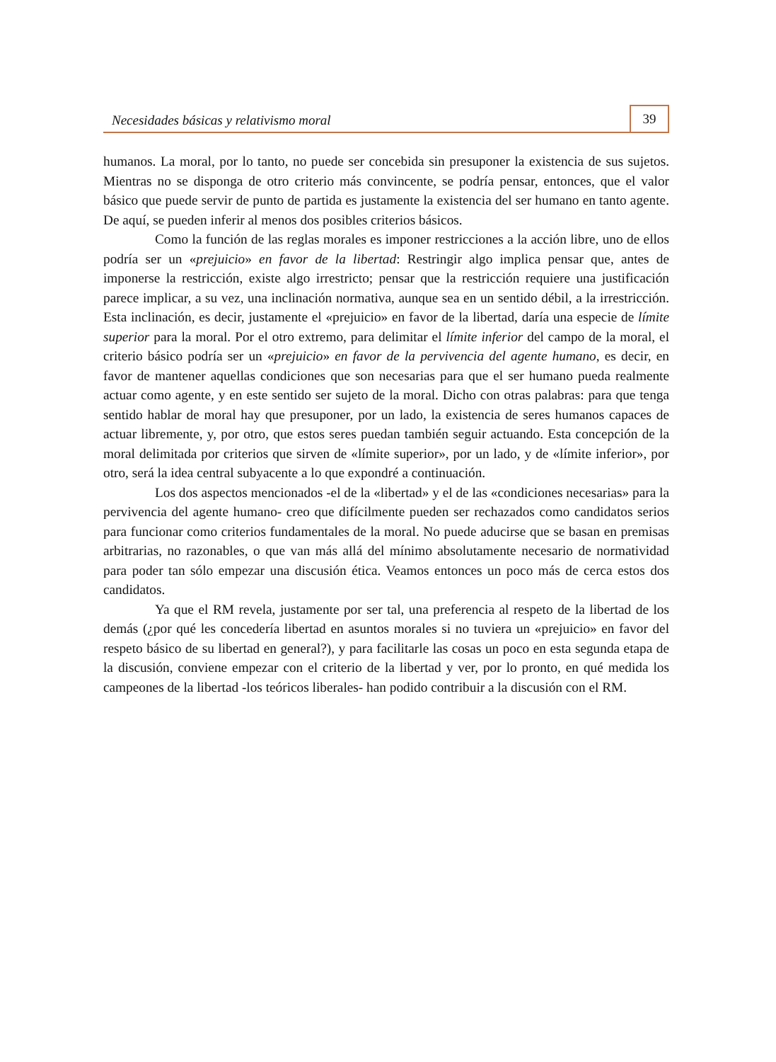Necesidades básicas y relativismo moral
39
humanos. La moral, por lo tanto, no puede ser concebida sin presuponer la existencia de sus sujetos. Mientras no se disponga de otro criterio más convincente, se podría pensar, entonces, que el valor básico que puede servir de punto de partida es justamente la existencia del ser humano en tanto agente. De aquí, se pueden inferir al menos dos posibles criterios básicos.
Como la función de las reglas morales es imponer restricciones a la acción libre, uno de ellos podría ser un «prejuicio» en favor de la libertad: Restringir algo implica pensar que, antes de imponerse la restricción, existe algo irrestricto; pensar que la restricción requiere una justificación parece implicar, a su vez, una inclinación normativa, aunque sea en un sentido débil, a la irrestricción. Esta inclinación, es decir, justamente el «prejuicio» en favor de la libertad, daría una especie de límite superior para la moral. Por el otro extremo, para delimitar el límite inferior del campo de la moral, el criterio básico podría ser un «prejuicio» en favor de la pervivencia del agente humano, es decir, en favor de mantener aquellas condiciones que son necesarias para que el ser humano pueda realmente actuar como agente, y en este sentido ser sujeto de la moral. Dicho con otras palabras: para que tenga sentido hablar de moral hay que presuponer, por un lado, la existencia de seres humanos capaces de actuar libremente, y, por otro, que estos seres puedan también seguir actuando. Esta concepción de la moral delimitada por criterios que sirven de «límite superior», por un lado, y de «límite inferior», por otro, será la idea central subyacente a lo que expondré a continuación.
Los dos aspectos mencionados -el de la «libertad» y el de las «condiciones necesarias» para la pervivencia del agente humano- creo que difícilmente pueden ser rechazados como candidatos serios para funcionar como criterios fundamentales de la moral. No puede aducirse que se basan en premisas arbitrarias, no razonables, o que van más allá del mínimo absolutamente necesario de normatividad para poder tan sólo empezar una discusión ética. Veamos entonces un poco más de cerca estos dos candidatos.
Ya que el RM revela, justamente por ser tal, una preferencia al respeto de la libertad de los demás (¿por qué les concedería libertad en asuntos morales si no tuviera un «prejuicio» en favor del respeto básico de su libertad en general?), y para facilitarle las cosas un poco en esta segunda etapa de la discusión, conviene empezar con el criterio de la libertad y ver, por lo pronto, en qué medida los campeones de la libertad -los teóricos liberales- han podido contribuir a la discusión con el RM.